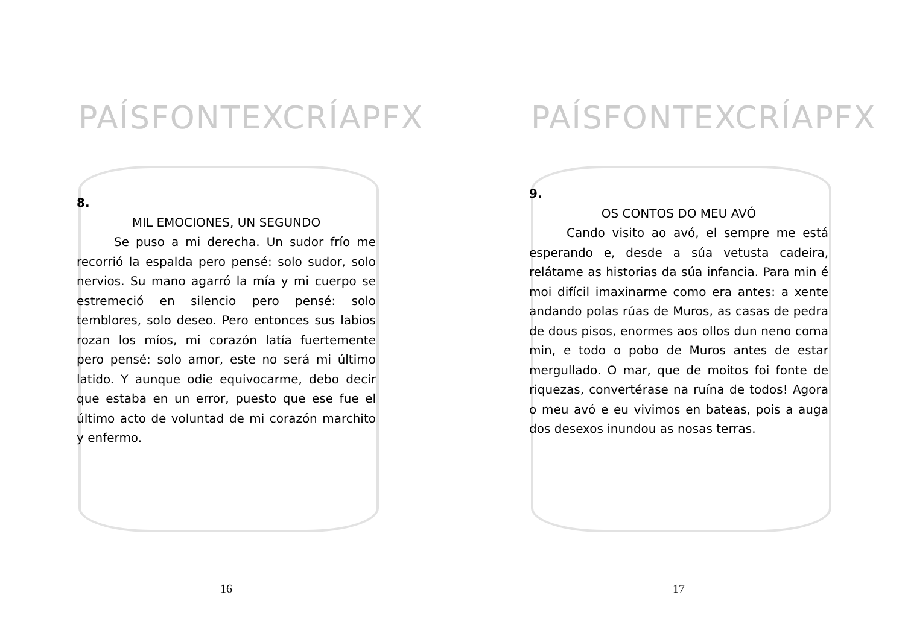PAÍSFONTEXCRÍAPFX
8.
MIL EMOCIONES, UN SEGUNDO
Se puso a mi derecha. Un sudor frío me recorrió la espalda pero pensé: solo sudor, solo nervios. Su mano agarró la mía y mi cuerpo se estremeció en silencio pero pensé: solo temblores, solo deseo. Pero entonces sus labios rozan los míos, mi corazón latía fuertemente pero pensé: solo amor, este no será mi último latido. Y aunque odie equivocarme, debo decir que estaba en un error, puesto que ese fue el último acto de voluntad de mi corazón marchito y enfermo.
16
PAÍSFONTEXCRÍAPFX
9.
OS CONTOS DO MEU AVÓ
Cando visito ao avó, el sempre me está esperando e, desde a súa vetusta cadeira, relátame as historias da súa infancia. Para min é moi difícil imaxinarme como era antes: a xente andando polas rúas de Muros, as casas de pedra de dous pisos, enormes aos ollos dun neno coma min, e todo o pobo de Muros antes de estar mergullado. O mar, que de moitos foi fonte de riquezas, convertérase na ruína de todos! Agora o meu avó e eu vivimos en bateas, pois a auga dos desexos inundou as nosas terras.
17